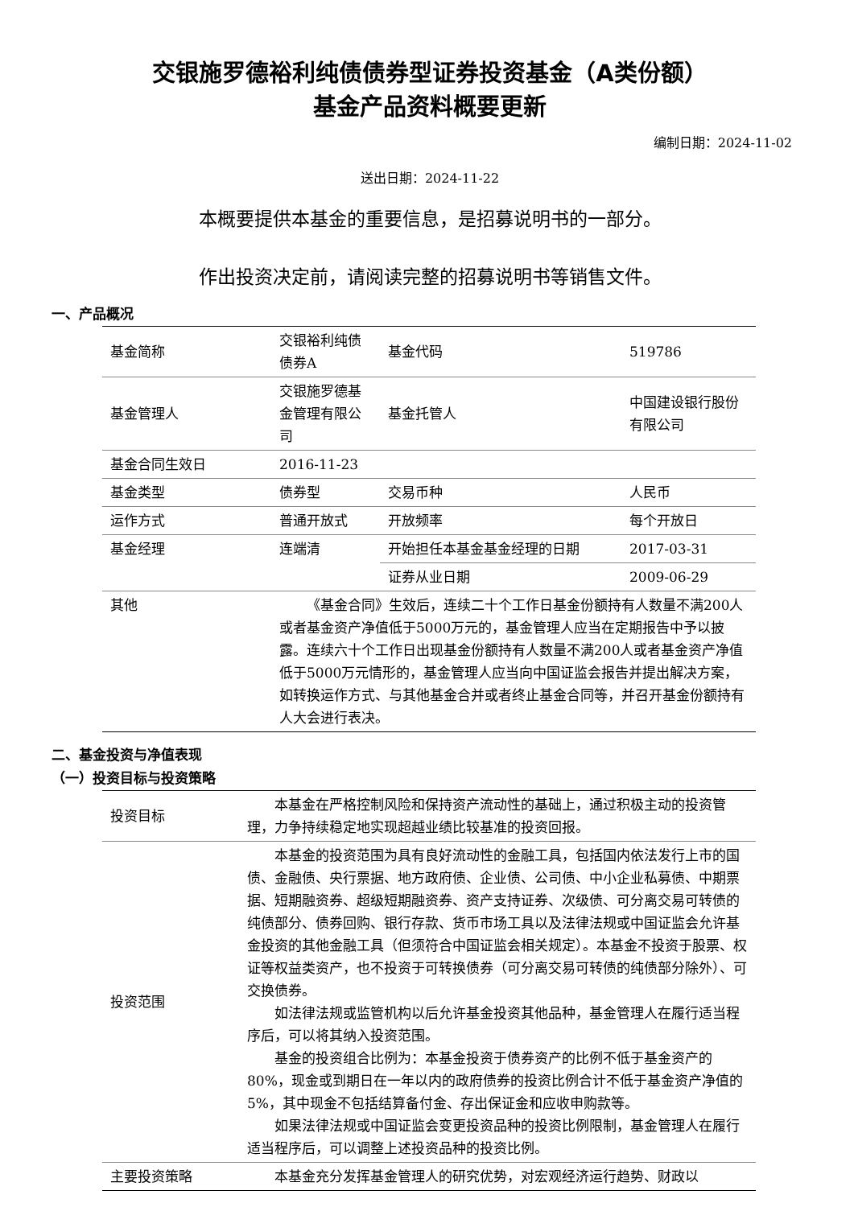交银施罗德裕利纯债债券型证券投资基金（A类份额）
基金产品资料概要更新
编制日期：2024-11-02
送出日期：2024-11-22
本概要提供本基金的重要信息，是招募说明书的一部分。
作出投资决定前，请阅读完整的招募说明书等销售文件。
一、产品概况
| 基金简称 | 交银裕利纯债债券A | 基金代码 | 519786 |
| 基金管理人 | 交银施罗德基金管理有限公司 | 基金托管人 | 中国建设银行股份有限公司 |
| 基金合同生效日 | 2016-11-23 | | |
| 基金类型 | 债券型 | 交易币种 | 人民币 |
| 运作方式 | 普通开放式 | 开放频率 | 每个开放日 |
| 基金经理 | 连端清 | 开始担任本基金基金经理的日期 | 2017-03-31 |
| | | 证券从业日期 | 2009-06-29 |
| 其他 | 《基金合同》生效后，连续二十个工作日基金份额持有人数量不满200人或者基金资产净值低于5000万元的，基金管理人应当在定期报告中予以披露。连续六十个工作日出现基金份额持有人数量不满200人或者基金资产净值低于5000万元情形的，基金管理人应当向中国证监会报告并提出解决方案，如转换运作方式、与其他基金合并或者终止基金合同等，并召开基金份额持有人大会进行表决。 | | |
二、基金投资与净值表现
（一）投资目标与投资策略
| 投资目标 | 本基金在严格控制风险和保持资产流动性的基础上，通过积极主动的投资管理，力争持续稳定地实现超越业绩比较基准的投资回报。 |
| 投资范围 | 本基金的投资范围为具有良好流动性的金融工具，包括国内依法发行上市的国债、金融债、央行票据、地方政府债、企业债、公司债、中小企业私募债、中期票据、短期融资券、超级短期融资券、资产支持证券、次级债、可分离交易可转债的纯债部分、债券回购、银行存款、货币市场工具以及法律法规或中国证监会允许基金投资的其他金融工具（但须符合中国证监会相关规定）。本基金不投资于股票、权证等权益类资产，也不投资于可转换债券（可分离交易可转债的纯债部分除外）、可交换债券。 如法律法规或监管机构以后允许基金投资其他品种，基金管理人在履行适当程序后，可以将其纳入投资范围。 基金的投资组合比例为：本基金投资于债券资产的比例不低于基金资产的80%，现金或到期日在一年以内的政府债券的投资比例合计不低于基金资产净值的5%，其中现金不包括结算备付金、存出保证金和应收申购款等。 如果法律法规或中国证监会变更投资品种的投资比例限制，基金管理人在履行适当程序后，可以调整上述投资品种的投资比例。 |
| 主要投资策略 | 本基金充分发挥基金管理人的研究优势，对宏观经济运行趋势、财政以 |